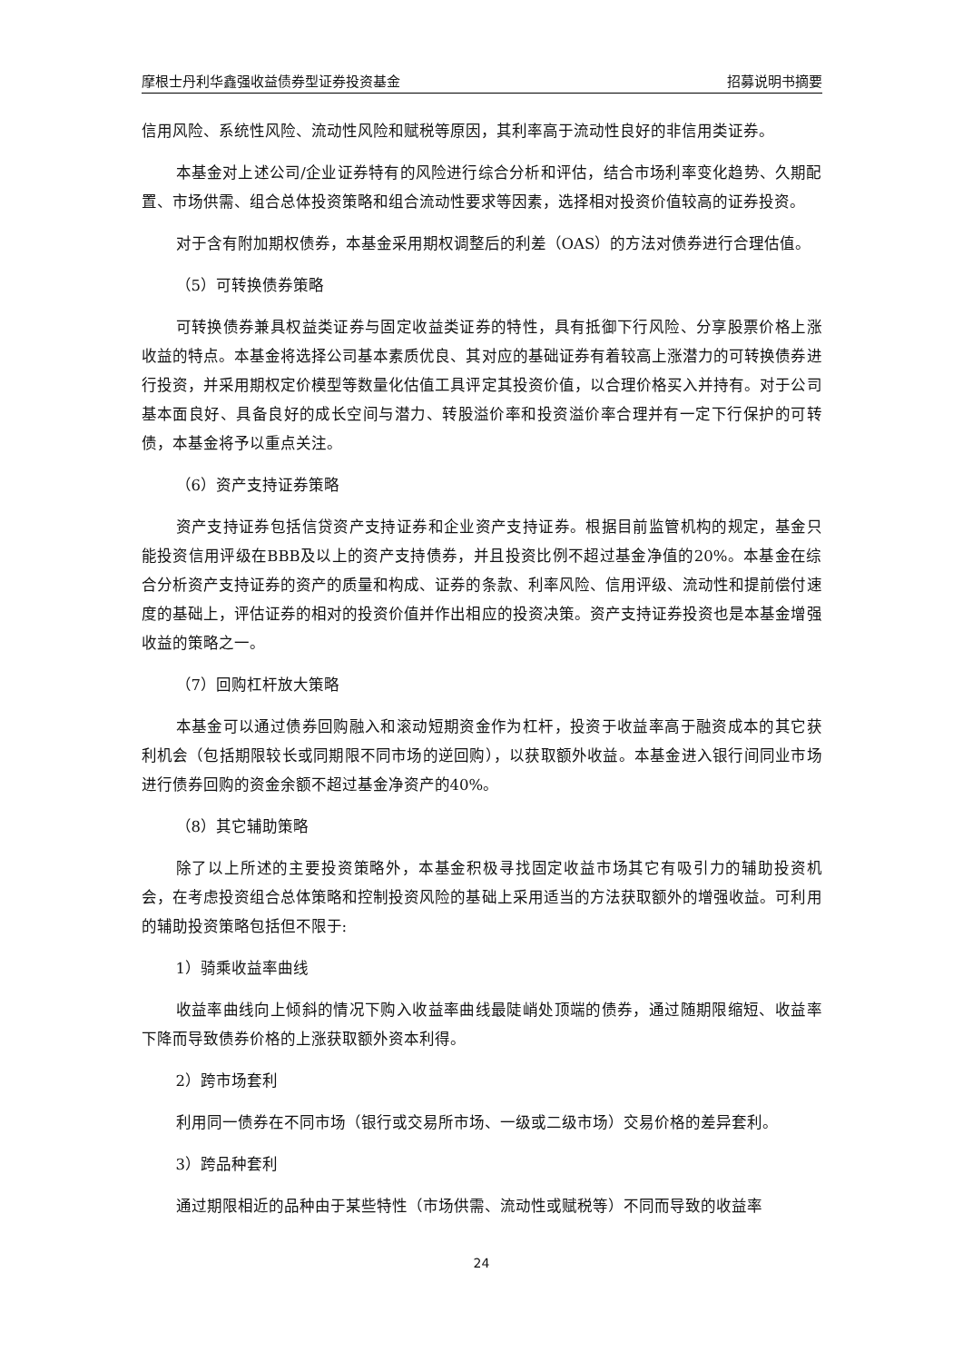摩根士丹利华鑫强收益债券型证券投资基金 招募说明书摘要
信用风险、系统性风险、流动性风险和赋税等原因，其利率高于流动性良好的非信用类证券。
本基金对上述公司/企业证券特有的风险进行综合分析和评估，结合市场利率变化趋势、久期配置、市场供需、组合总体投资策略和组合流动性要求等因素，选择相对投资价值较高的证券投资。
对于含有附加期权债券，本基金采用期权调整后的利差（OAS）的方法对债券进行合理估值。
（5）可转换债券策略
可转换债券兼具权益类证券与固定收益类证券的特性，具有抵御下行风险、分享股票价格上涨收益的特点。本基金将选择公司基本素质优良、其对应的基础证券有着较高上涨潜力的可转换债券进行投资，并采用期权定价模型等数量化估值工具评定其投资价值，以合理价格买入并持有。对于公司基本面良好、具备良好的成长空间与潜力、转股溢价率和投资溢价率合理并有一定下行保护的可转债，本基金将予以重点关注。
（6）资产支持证券策略
资产支持证券包括信贷资产支持证券和企业资产支持证券。根据目前监管机构的规定，基金只能投资信用评级在BBB及以上的资产支持债券，并且投资比例不超过基金净值的20%。本基金在综合分析资产支持证券的资产的质量和构成、证券的条款、利率风险、信用评级、流动性和提前偿付速度的基础上，评估证券的相对的投资价值并作出相应的投资决策。资产支持证券投资也是本基金增强收益的策略之一。
（7）回购杠杆放大策略
本基金可以通过债券回购融入和滚动短期资金作为杠杆，投资于收益率高于融资成本的其它获利机会（包括期限较长或同期限不同市场的逆回购），以获取额外收益。本基金进入银行间同业市场进行债券回购的资金余额不超过基金净资产的40%。
（8）其它辅助策略
除了以上所述的主要投资策略外，本基金积极寻找固定收益市场其它有吸引力的辅助投资机会，在考虑投资组合总体策略和控制投资风险的基础上采用适当的方法获取额外的增强收益。可利用的辅助投资策略包括但不限于:
1）骑乘收益率曲线
收益率曲线向上倾斜的情况下购入收益率曲线最陡峭处顶端的债券，通过随期限缩短、收益率下降而导致债券价格的上涨获取额外资本利得。
2）跨市场套利
利用同一债券在不同市场（银行或交易所市场、一级或二级市场）交易价格的差异套利。
3）跨品种套利
通过期限相近的品种由于某些特性（市场供需、流动性或赋税等）不同而导致的收益率
24